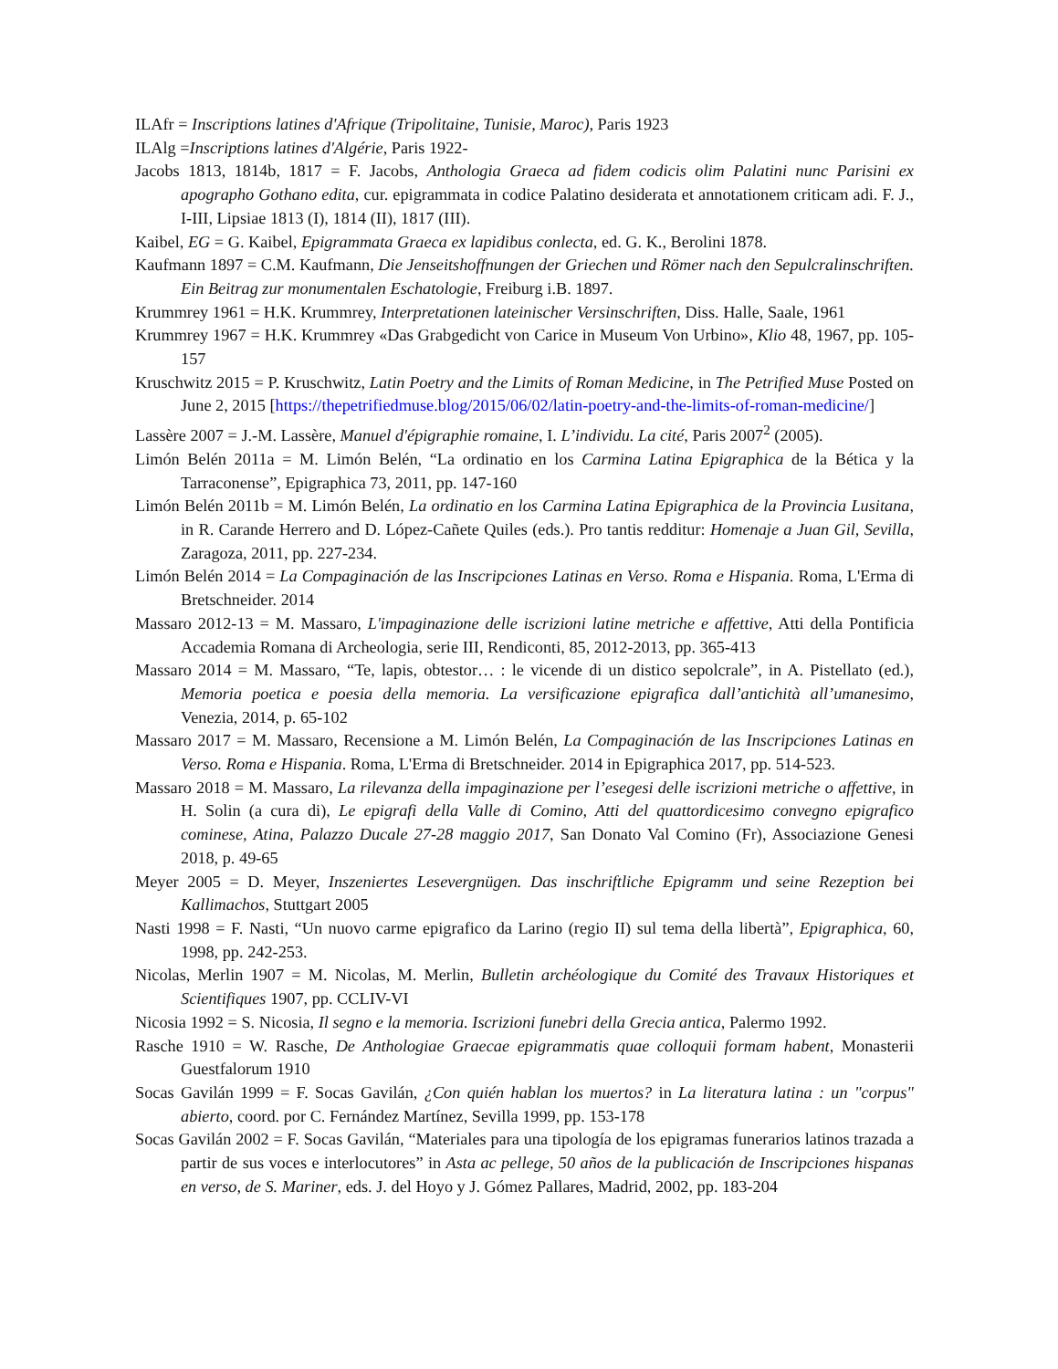ILAfr = Inscriptions latines d'Afrique (Tripolitaine, Tunisie, Maroc), Paris 1923
ILAlg =Inscriptions latines d'Algérie, Paris 1922-
Jacobs 1813, 1814b, 1817 = F. Jacobs, Anthologia Graeca ad fidem codicis olim Palatini nunc Parisini ex apographo Gothano edita, cur. epigrammata in codice Palatino desiderata et annotationem criticam adi. F. J., I-III, Lipsiae 1813 (I), 1814 (II), 1817 (III).
Kaibel, EG = G. Kaibel, Epigrammata Graeca ex lapidibus conlecta, ed. G. K., Berolini 1878.
Kaufmann 1897 = C.M. Kaufmann, Die Jenseitshoffnungen der Griechen und Römer nach den Sepulcralinschriften. Ein Beitrag zur monumentalen Eschatologie, Freiburg i.B. 1897.
Krummrey 1961 = H.K. Krummrey, Interpretationen lateinischer Versinschriften, Diss. Halle, Saale, 1961
Krummrey 1967 = H.K. Krummrey «Das Grabgedicht von Carice in Museum Von Urbino», Klio 48, 1967, pp. 105-157
Kruschwitz 2015 = P. Kruschwitz, Latin Poetry and the Limits of Roman Medicine, in The Petrified Muse Posted on June 2, 2015 [https://thepetrifiedmuse.blog/2015/06/02/latin-poetry-and-the-limits-of-roman-medicine/]
Lassère 2007 = J.-M. Lassère, Manuel d'épigraphie romaine, I. L’individu. La cité, Paris 2007<sup>2</sup> (2005).
Limón Belén 2011a = M. Limón Belén, “La ordinatio en los Carmina Latina Epigraphica de la Bética y la Tarraconense”, Epigraphica 73, 2011, pp. 147-160
Limón Belén 2011b = M. Limón Belén, La ordinatio en los Carmina Latina Epigraphica de la Provincia Lusitana, in R. Carande Herrero and D. López-Cañete Quiles (eds.). Pro tantis redditur: Homenaje a Juan Gil, Sevilla, Zaragoza, 2011, pp. 227-234.
Limón Belén 2014 = La Compaginación de las Inscripciones Latinas en Verso. Roma e Hispania. Roma, L'Erma di Bretschneider. 2014
Massaro 2012-13 = M. Massaro, L'impaginazione delle iscrizioni latine metriche e affettive, Atti della Pontificia Accademia Romana di Archeologia, serie III, Rendiconti, 85, 2012-2013, pp. 365-413
Massaro 2014 = M. Massaro, “Te, lapis, obtestor… : le vicende di un distico sepolcrale”, in A. Pistellato (ed.), Memoria poetica e poesia della memoria. La versificazione epigrafica dall’antichità all’umanesimo, Venezia, 2014, p. 65-102
Massaro 2017 = M. Massaro, Recensione a M. Limón Belén, La Compaginación de las Inscripciones Latinas en Verso. Roma e Hispania. Roma, L'Erma di Bretschneider. 2014 in Epigraphica 2017, pp. 514-523.
Massaro 2018 = M. Massaro, La rilevanza della impaginazione per l’esegesi delle iscrizioni metriche o affettive, in H. Solin (a cura di), Le epigrafi della Valle di Comino, Atti del quattordicesimo convegno epigrafico cominese, Atina, Palazzo Ducale 27-28 maggio 2017, San Donato Val Comino (Fr), Associazione Genesi 2018, p. 49-65
Meyer 2005 = D. Meyer, Inszeniertes Lesevergnügen. Das inschriftliche Epigramm und seine Rezeption bei Kallimachos, Stuttgart 2005
Nasti 1998 = F. Nasti, “Un nuovo carme epigrafico da Larino (regio II) sul tema della libertà”, Epigraphica, 60, 1998, pp. 242-253.
Nicolas, Merlin 1907 = M. Nicolas, M. Merlin, Bulletin archéologique du Comité des Travaux Historiques et Scientifiques 1907, pp. CCLIV-VI
Nicosia 1992 = S. Nicosia, Il segno e la memoria. Iscrizioni funebri della Grecia antica, Palermo 1992.
Rasche 1910 = W. Rasche, De Anthologiae Graecae epigrammatis quae colloquii formam habent, Monasterii Guestfalorum 1910
Socas Gavilán 1999 = F. Socas Gavilán, ¿Con quién hablan los muertos? in La literatura latina : un "corpus" abierto, coord. por C. Fernández Martínez, Sevilla 1999, pp. 153-178
Socas Gavilán 2002 = F. Socas Gavilán, “Materiales para una tipología de los epigramas funerarios latinos trazada a partir de sus voces e interlocutores” in Asta ac pellege, 50 años de la publicación de Inscripciones hispanas en verso, de S. Mariner, eds. J. del Hoyo y J. Gómez Pallares, Madrid, 2002, pp. 183-204